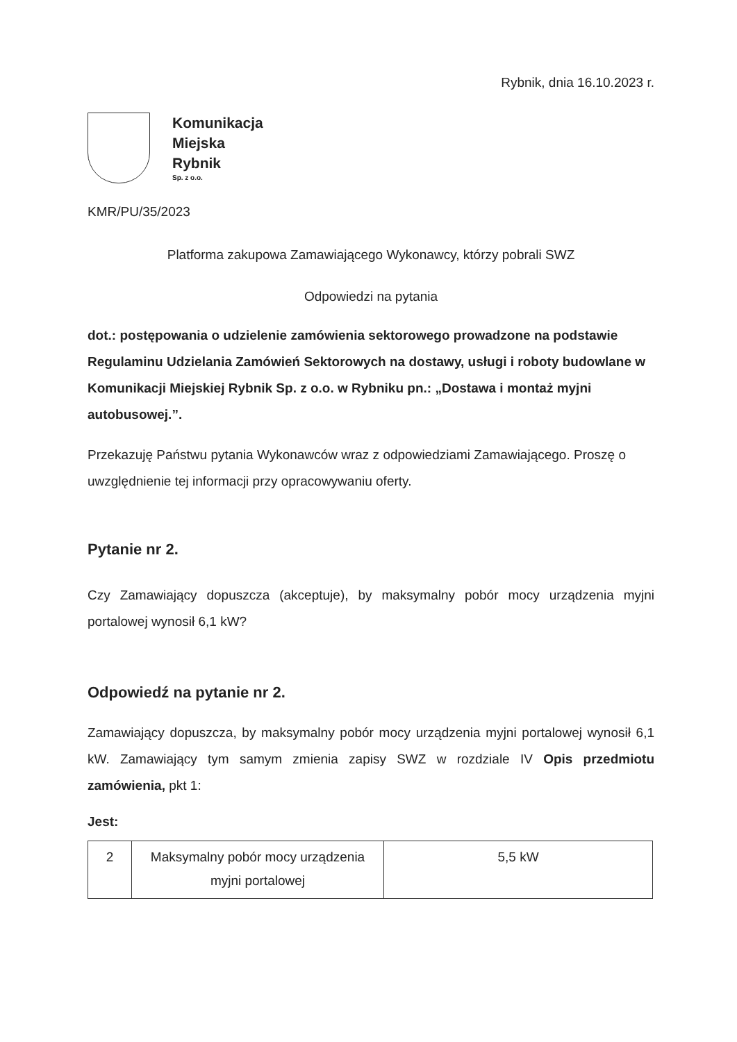Rybnik, dnia 16.10.2023 r.
Komunikacja
Miejska
Rybnik
Sp. z o.o.
KMR/PU/35/2023
Platforma zakupowa Zamawiającego Wykonawcy, którzy pobrali SWZ
Odpowiedzi na pytania
dot.: postępowania o udzielenie zamówienia sektorowego prowadzone na podstawie Regulaminu Udzielania Zamówień Sektorowych na dostawy, usługi i roboty budowlane w Komunikacji Miejskiej Rybnik Sp. z o.o. w Rybniku pn.: „Dostawa i montaż myjni autobusowej.”.
Przekazuję Państwu pytania Wykonawców wraz z odpowiedziami Zamawiającego. Proszę o uwzględnienie tej informacji przy opracowywaniu oferty.
Pytanie nr 2.
Czy Zamawiający dopuszcza (akceptuje), by maksymalny pobór mocy urządzenia myjni portalowej wynosił 6,1 kW?
Odpowiedź na pytanie nr 2.
Zamawiający dopuszcza, by maksymalny pobór mocy urządzenia myjni portalowej wynosił 6,1 kW. Zamawiający tym samym zmienia zapisy SWZ w rozdziale IV Opis przedmiotu zamówienia, pkt 1:
Jest:
| 2 | Maksymalny pobór mocy urządzenia myjni portalowej | 5,5 kW |